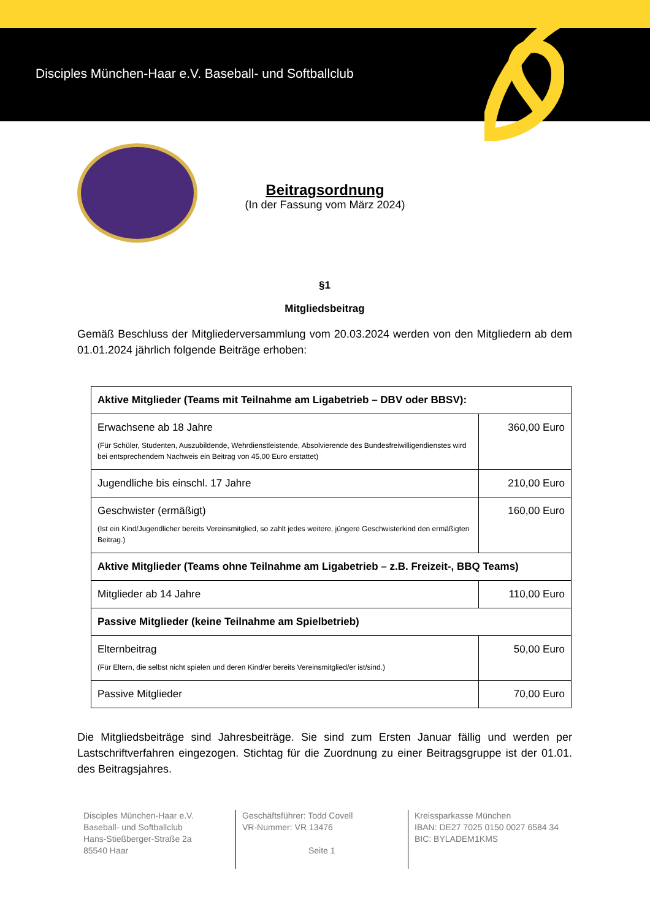Disciples München-Haar e.V. Baseball- und Softballclub
Beitragsordnung
(In der Fassung vom März 2024)
§1
Mitgliedsbeitrag
Gemäß Beschluss der Mitgliederversammlung vom 20.03.2024 werden von den Mitgliedern ab dem 01.01.2024 jährlich folgende Beiträge erhoben:
| Aktive Mitglieder (Teams mit Teilnahme am Ligabetrieb – DBV oder BBSV): | |
| Erwachsene ab 18 Jahre (Für Schüler, Studenten, Auszubildende, Wehrdienstleistende, Absolvierende des Bundesfreiwilligendienstes wird bei entsprechendem Nachweis ein Beitrag von 45,00 Euro erstattet) | 360,00 Euro |
| Jugendliche bis einschl. 17 Jahre | 210,00 Euro |
| Geschwister (ermäßigt) (Ist ein Kind/Jugendlicher bereits Vereinsmitglied, so zahlt jedes weitere, jüngere Geschwisterkind den ermäßigten Beitrag.) | 160,00 Euro |
| Aktive Mitglieder (Teams ohne Teilnahme am Ligabetrieb – z.B. Freizeit-, BBQ Teams) | |
| Mitglieder ab 14 Jahre | 110,00 Euro |
| Passive Mitglieder (keine Teilnahme am Spielbetrieb) | |
| Elternbeitrag (Für Eltern, die selbst nicht spielen und deren Kind/er bereits Vereinsmitglied/er ist/sind.) | 50,00 Euro |
| Passive Mitglieder | 70,00 Euro |
Die Mitgliedsbeiträge sind Jahresbeiträge. Sie sind zum Ersten Januar fällig und werden per Lastschriftverfahren eingezogen. Stichtag für die Zuordnung zu einer Beitragsgruppe ist der 01.01. des Beitragsjahres.
Disciples München-Haar e.V.
Baseball- und Softballclub
Hans-Stießberger-Straße 2a
85540 Haar
Geschäftsführer: Todd Covell
VR-Nummer: VR 13476
Seite 1
Kreissparkasse München
IBAN: DE27 7025 0150 0027 6584 34
BIC: BYLADEM1KMS